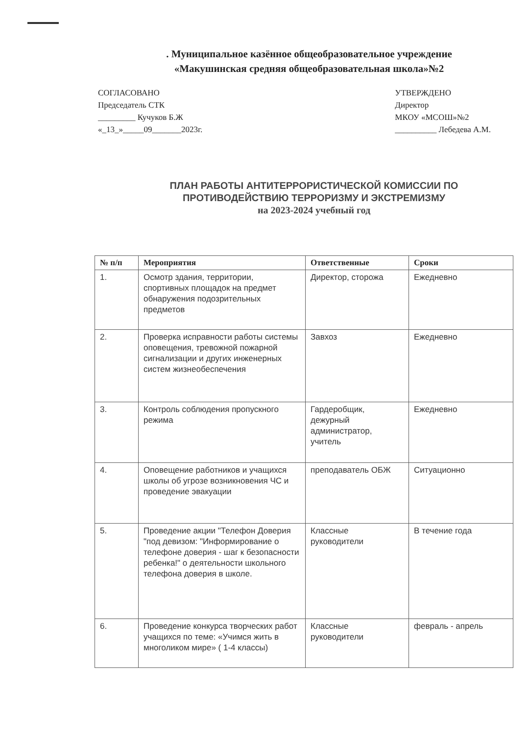. Муниципальное казённое общеобразовательное учреждение
«Макушинская средняя общеобразовательная школа»№2
СОГЛАСОВАНО
Председатель СТК
_________ Кучуков Б.Ж
«_13_»_____09_______2023г.
УТВЕРЖДЕНО
Директор
МКОУ «МСОШ»№2
__________ Лебедева А.М.
ПЛАН РАБОТЫ АНТИТЕРРОРИСТИЧЕСКОЙ КОМИССИИ ПО
ПРОТИВОДЕЙСТВИЮ ТЕРРОРИЗМУ И ЭКСТРЕМИЗМУ
на 2023-2024 учебный год
| № п/п | Мероприятия | Ответственные | Сроки |
| --- | --- | --- | --- |
| 1. | Осмотр здания, территории, спортивных площадок на предмет обнаружения подозрительных предметов | Директор, сторожа | Ежедневно |
| 2. | Проверка исправности работы системы оповещения, тревожной пожарной сигнализации и других инженерных систем жизнеобеспечения | Завхоз | Ежедневно |
| 3. | Контроль соблюдения пропускного режима | Гардеробщик, дежурный администратор, учитель | Ежедневно |
| 4. | Оповещение работников и учащихся школы об угрозе возникновения ЧС и проведение эвакуации | преподаватель ОБЖ | Ситуационно |
| 5. | Проведение акции "Телефон Доверия "под девизом: "Информирование о телефоне доверия - шаг к безопасности ребенка!" о деятельности школьного телефона доверия в школе. | Классные руководители | В течение года |
| 6. | Проведение конкурса творческих работ учащихся по теме: «Учимся жить в многоликом мире» ( 1-4 классы) | Классные руководители | февраль - апрель |